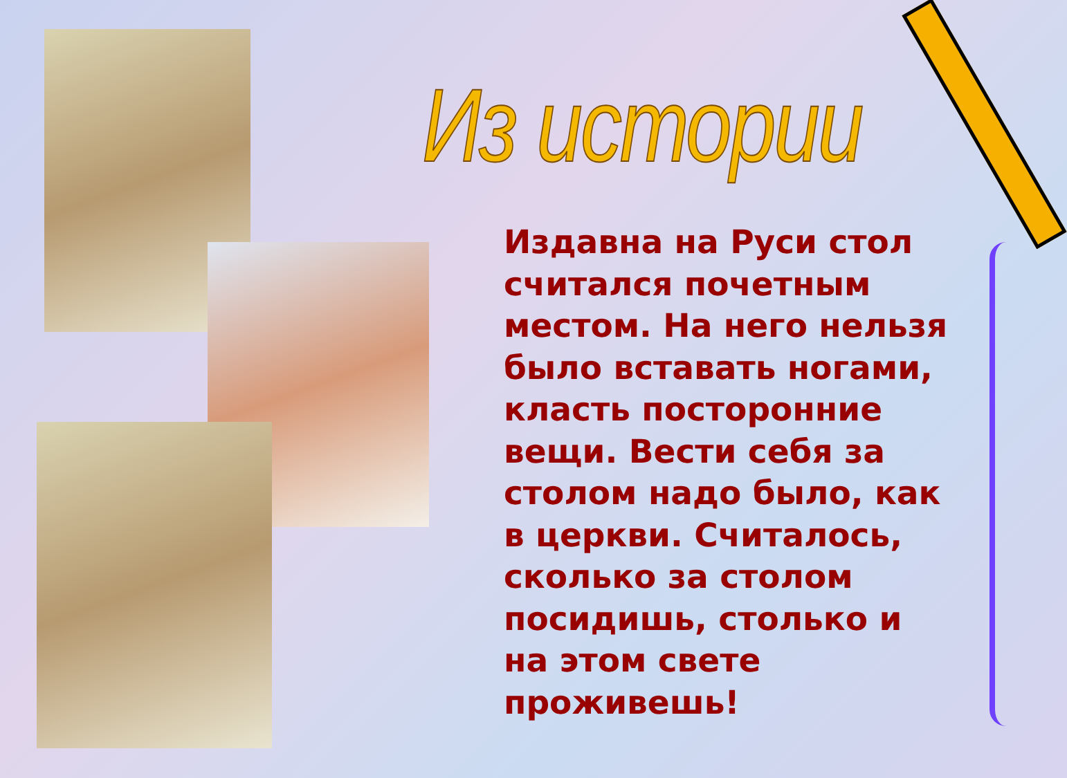Из истории
Издавна на Руси стол считался почетным местом. На него нельзя было вставать ногами, класть посторонние вещи. Вести себя за столом надо было, как в церкви. Считалось, сколько за столом посидишь, столько и на этом свете проживешь!